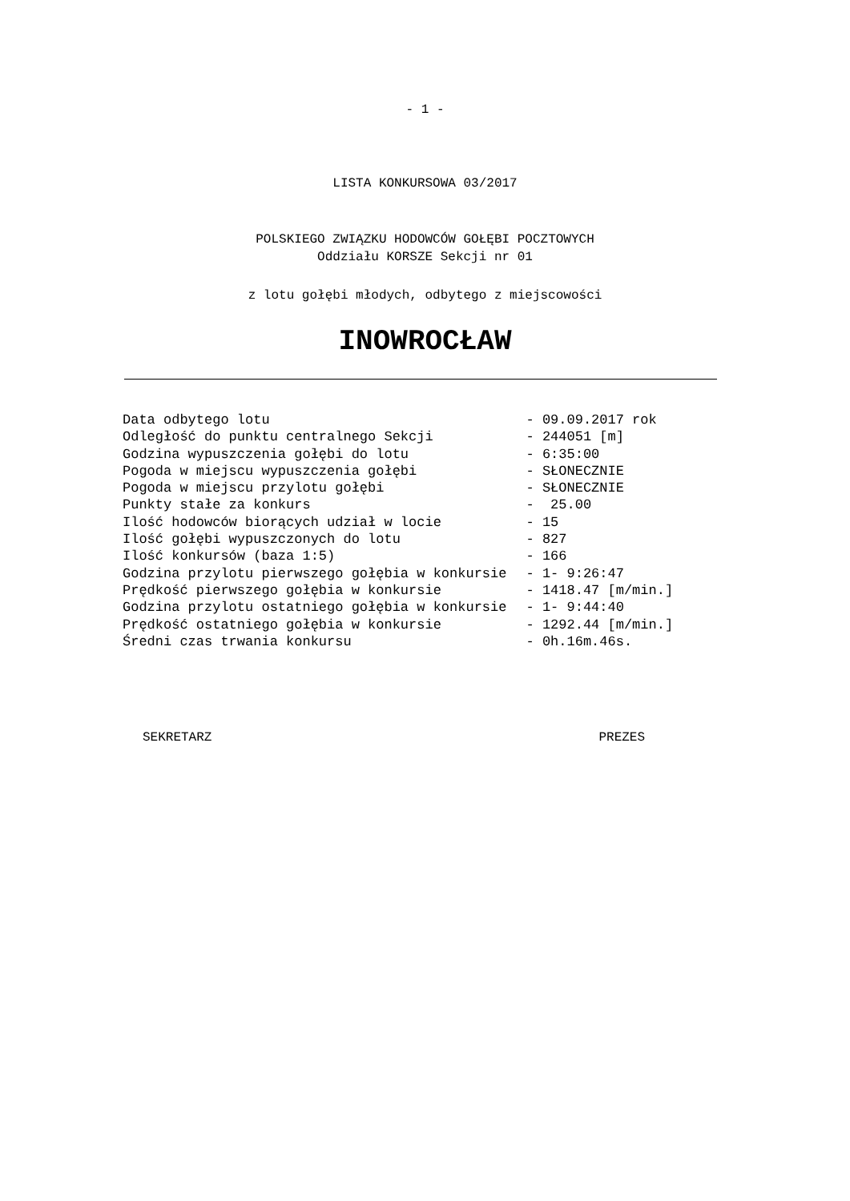- 1 -
LISTA KONKURSOWA 03/2017
POLSKIEGO ZWIĄZKU HODOWCÓW GOŁĘBI POCZTOWYCH
Oddziału KORSZE Sekcji nr 01
z lotu gołębi młodych, odbytego z miejscowości
INOWROCŁAW
| Data odbytego lotu | - 09.09.2017 rok |
| Odległość do punktu centralnego Sekcji | - 244051 [m] |
| Godzina wypuszczenia gołębi do lotu | - 6:35:00 |
| Pogoda w miejscu wypuszczenia gołębi | - SŁONECZNIE |
| Pogoda w miejscu przylotu gołębi | - SŁONECZNIE |
| Punkty stałe za konkurs | - 25.00 |
| Ilość hodowców biorących udział w locie | - 15 |
| Ilość gołębi wypuszczonych do lotu | - 827 |
| Ilość konkursów (baza 1:5) | - 166 |
| Godzina przylotu pierwszego gołębia w konkursie | - 1- 9:26:47 |
| Prędkość pierwszego gołębia w konkursie | - 1418.47 [m/min.] |
| Godzina przylotu ostatniego gołębia w konkursie | - 1- 9:44:40 |
| Prędkość ostatniego gołębia w konkursie | - 1292.44 [m/min.] |
| Średni czas trwania konkursu | - 0h.16m.46s. |
SEKRETARZ PREZES